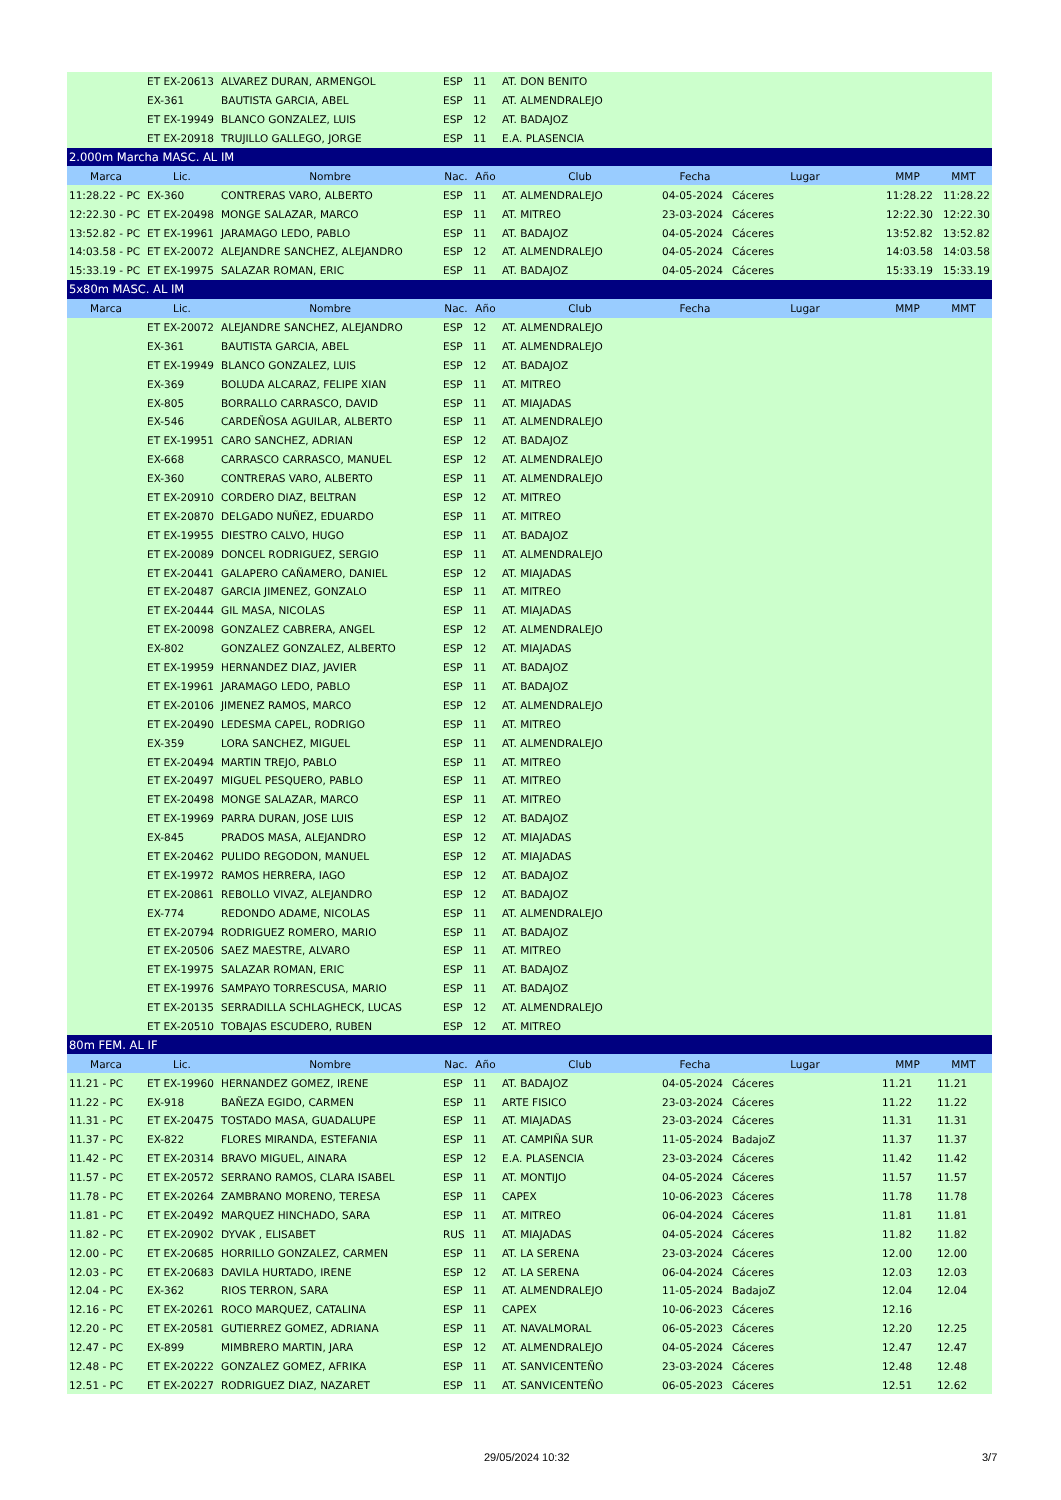| | ET EX-20613 | ALVAREZ DURAN, ARMENGOL | ESP | 11 | AT. DON BENITO | | | | |
| | EX-361 | BAUTISTA GARCIA, ABEL | ESP | 11 | AT. ALMENDRALEJO | | | | |
| | ET EX-19949 | BLANCO GONZALEZ, LUIS | ESP | 12 | AT. BADAJOZ | | | | |
| | ET EX-20918 | TRUJILLO GALLEGO, JORGE | ESP | 11 | E.A. PLASENCIA | | | | |
| 2.000m Marcha MASC. AL IM | | | | | | | | | |
| Marca | Lic. | Nombre | Nac. | Año | Club | Fecha | Lugar | MMP | MMT |
| 11:28.22 - PC | EX-360 | CONTRERAS VARO, ALBERTO | ESP | 11 | AT. ALMENDRALEJO | 04-05-2024 | Cáceres | 11:28.22 | 11:28.22 |
| 12:22.30 - PC | ET EX-20498 | MONGE SALAZAR, MARCO | ESP | 11 | AT. MITREO | 23-03-2024 | Cáceres | 12:22.30 | 12:22.30 |
| 13:52.82 - PC | ET EX-19961 | JARAMAGO LEDO, PABLO | ESP | 11 | AT. BADAJOZ | 04-05-2024 | Cáceres | 13:52.82 | 13:52.82 |
| 14:03.58 - PC | ET EX-20072 | ALEJANDRE SANCHEZ, ALEJANDRO | ESP | 12 | AT. ALMENDRALEJO | 04-05-2024 | Cáceres | 14:03.58 | 14:03.58 |
| 15:33.19 - PC | ET EX-19975 | SALAZAR ROMAN, ERIC | ESP | 11 | AT. BADAJOZ | 04-05-2024 | Cáceres | 15:33.19 | 15:33.19 |
| 5x80m MASC. AL IM | | | | | | | | | |
| Marca | Lic. | Nombre | Nac. | Año | Club | Fecha | Lugar | MMP | MMT |
| | ET EX-20072 | ALEJANDRE SANCHEZ, ALEJANDRO | ESP | 12 | AT. ALMENDRALEJO | | | | |
| | EX-361 | BAUTISTA GARCIA, ABEL | ESP | 11 | AT. ALMENDRALEJO | | | | |
| | ET EX-19949 | BLANCO GONZALEZ, LUIS | ESP | 12 | AT. BADAJOZ | | | | |
| | EX-369 | BOLUDA ALCARAZ, FELIPE XIAN | ESP | 11 | AT. MITREO | | | | |
| | EX-805 | BORRALLO CARRASCO, DAVID | ESP | 11 | AT. MIAJADAS | | | | |
| | EX-546 | CARDEÑOSA AGUILAR, ALBERTO | ESP | 11 | AT. ALMENDRALEJO | | | | |
| | ET EX-19951 | CARO SANCHEZ, ADRIAN | ESP | 12 | AT. BADAJOZ | | | | |
| | EX-668 | CARRASCO CARRASCO, MANUEL | ESP | 12 | AT. ALMENDRALEJO | | | | |
| | EX-360 | CONTRERAS VARO, ALBERTO | ESP | 11 | AT. ALMENDRALEJO | | | | |
| | ET EX-20910 | CORDERO DIAZ, BELTRAN | ESP | 12 | AT. MITREO | | | | |
| | ET EX-20870 | DELGADO NUÑEZ, EDUARDO | ESP | 11 | AT. MITREO | | | | |
| | ET EX-19955 | DIESTRO CALVO, HUGO | ESP | 11 | AT. BADAJOZ | | | | |
| | ET EX-20089 | DONCEL RODRIGUEZ, SERGIO | ESP | 11 | AT. ALMENDRALEJO | | | | |
| | ET EX-20441 | GALAPERO CAÑAMERO, DANIEL | ESP | 12 | AT. MIAJADAS | | | | |
| | ET EX-20487 | GARCIA JIMENEZ, GONZALO | ESP | 11 | AT. MITREO | | | | |
| | ET EX-20444 | GIL MASA, NICOLAS | ESP | 11 | AT. MIAJADAS | | | | |
| | ET EX-20098 | GONZALEZ CABRERA, ANGEL | ESP | 12 | AT. ALMENDRALEJO | | | | |
| | EX-802 | GONZALEZ GONZALEZ, ALBERTO | ESP | 12 | AT. MIAJADAS | | | | |
| | ET EX-19959 | HERNANDEZ DIAZ, JAVIER | ESP | 11 | AT. BADAJOZ | | | | |
| | ET EX-19961 | JARAMAGO LEDO, PABLO | ESP | 11 | AT. BADAJOZ | | | | |
| | ET EX-20106 | JIMENEZ RAMOS, MARCO | ESP | 12 | AT. ALMENDRALEJO | | | | |
| | ET EX-20490 | LEDESMA CAPEL, RODRIGO | ESP | 11 | AT. MITREO | | | | |
| | EX-359 | LORA SANCHEZ, MIGUEL | ESP | 11 | AT. ALMENDRALEJO | | | | |
| | ET EX-20494 | MARTIN TREJO, PABLO | ESP | 11 | AT. MITREO | | | | |
| | ET EX-20497 | MIGUEL PESQUERO, PABLO | ESP | 11 | AT. MITREO | | | | |
| | ET EX-20498 | MONGE SALAZAR, MARCO | ESP | 11 | AT. MITREO | | | | |
| | ET EX-19969 | PARRA DURAN, JOSE LUIS | ESP | 12 | AT. BADAJOZ | | | | |
| | EX-845 | PRADOS MASA, ALEJANDRO | ESP | 12 | AT. MIAJADAS | | | | |
| | ET EX-20462 | PULIDO REGODON, MANUEL | ESP | 12 | AT. MIAJADAS | | | | |
| | ET EX-19972 | RAMOS HERRERA, IAGO | ESP | 12 | AT. BADAJOZ | | | | |
| | ET EX-20861 | REBOLLO VIVAZ, ALEJANDRO | ESP | 12 | AT. BADAJOZ | | | | |
| | EX-774 | REDONDO ADAME, NICOLAS | ESP | 11 | AT. ALMENDRALEJO | | | | |
| | ET EX-20794 | RODRIGUEZ ROMERO, MARIO | ESP | 11 | AT. BADAJOZ | | | | |
| | ET EX-20506 | SAEZ MAESTRE, ALVARO | ESP | 11 | AT. MITREO | | | | |
| | ET EX-19975 | SALAZAR ROMAN, ERIC | ESP | 11 | AT. BADAJOZ | | | | |
| | ET EX-19976 | SAMPAYO TORRESCUSA, MARIO | ESP | 11 | AT. BADAJOZ | | | | |
| | ET EX-20135 | SERRADILLA SCHLAGHECK, LUCAS | ESP | 12 | AT. ALMENDRALEJO | | | | |
| | ET EX-20510 | TOBAJAS ESCUDERO, RUBEN | ESP | 12 | AT. MITREO | | | | |
| 80m FEM. AL IF | | | | | | | | | |
| Marca | Lic. | Nombre | Nac. | Año | Club | Fecha | Lugar | MMP | MMT |
| 11.21 - PC | ET EX-19960 | HERNANDEZ GOMEZ, IRENE | ESP | 11 | AT. BADAJOZ | 04-05-2024 | Cáceres | 11.21 | 11.21 |
| 11.22 - PC | EX-918 | BAÑEZA EGIDO, CARMEN | ESP | 11 | ARTE FISICO | 23-03-2024 | Cáceres | 11.22 | 11.22 |
| 11.31 - PC | ET EX-20475 | TOSTADO MASA, GUADALUPE | ESP | 11 | AT. MIAJADAS | 23-03-2024 | Cáceres | 11.31 | 11.31 |
| 11.37 - PC | EX-822 | FLORES MIRANDA, ESTEFANIA | ESP | 11 | AT. CAMPIÑA SUR | 11-05-2024 | BadajoZ | 11.37 | 11.37 |
| 11.42 - PC | ET EX-20314 | BRAVO MIGUEL, AINARA | ESP | 12 | E.A. PLASENCIA | 23-03-2024 | Cáceres | 11.42 | 11.42 |
| 11.57 - PC | ET EX-20572 | SERRANO RAMOS, CLARA ISABEL | ESP | 11 | AT. MONTIJO | 04-05-2024 | Cáceres | 11.57 | 11.57 |
| 11.78 - PC | ET EX-20264 | ZAMBRANO MORENO, TERESA | ESP | 11 | CAPEX | 10-06-2023 | Cáceres | 11.78 | 11.78 |
| 11.81 - PC | ET EX-20492 | MARQUEZ HINCHADO, SARA | ESP | 11 | AT. MITREO | 06-04-2024 | Cáceres | 11.81 | 11.81 |
| 11.82 - PC | ET EX-20902 | DYVAK , ELISABET | RUS | 11 | AT. MIAJADAS | 04-05-2024 | Cáceres | 11.82 | 11.82 |
| 12.00 - PC | ET EX-20685 | HORRILLO GONZALEZ, CARMEN | ESP | 11 | AT. LA SERENA | 23-03-2024 | Cáceres | 12.00 | 12.00 |
| 12.03 - PC | ET EX-20683 | DAVILA HURTADO, IRENE | ESP | 12 | AT. LA SERENA | 06-04-2024 | Cáceres | 12.03 | 12.03 |
| 12.04 - PC | EX-362 | RIOS TERRON, SARA | ESP | 11 | AT. ALMENDRALEJO | 11-05-2024 | BadajoZ | 12.04 | 12.04 |
| 12.16 - PC | ET EX-20261 | ROCO MARQUEZ, CATALINA | ESP | 11 | CAPEX | 10-06-2023 | Cáceres | 12.16 | |
| 12.20 - PC | ET EX-20581 | GUTIERREZ GOMEZ, ADRIANA | ESP | 11 | AT. NAVALMORAL | 06-05-2023 | Cáceres | 12.20 | 12.25 |
| 12.47 - PC | EX-899 | MIMBRERO MARTIN, JARA | ESP | 12 | AT. ALMENDRALEJO | 04-05-2024 | Cáceres | 12.47 | 12.47 |
| 12.48 - PC | ET EX-20222 | GONZALEZ GOMEZ, AFRIKA | ESP | 11 | AT. SANVICENTEÑO | 23-03-2024 | Cáceres | 12.48 | 12.48 |
| 12.51 - PC | ET EX-20227 | RODRIGUEZ DIAZ, NAZARET | ESP | 11 | AT. SANVICENTEÑO | 06-05-2023 | Cáceres | 12.51 | 12.62 |
29/05/2024 10:32 3/7